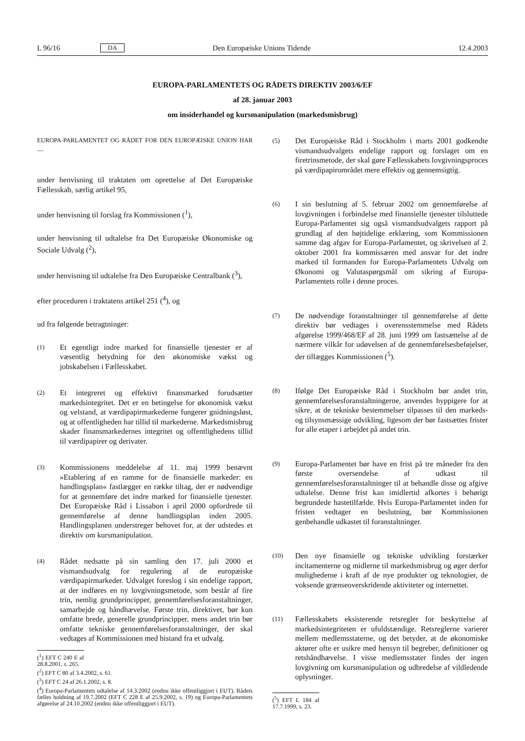L 96/16 DA Den Europæiske Unions Tidende 12.4.2003
EUROPA-PARLAMENTETS OG RÅDETS DIREKTIV 2003/6/EF
af 28. januar 2003
om insiderhandel og kursmanipulation (markedsmisbrug)
EUROPA-PARLAMENTET OG RÅDET FOR DEN EUROPÆISKE UNION HAR —
under henvisning til traktaten om oprettelse af Det Europæiske Fællesskab, særlig artikel 95,
under henvisning til forslag fra Kommissionen (<sup>1</sup>),
under henvisning til udtalelse fra Det Europæiske Økonomiske og Sociale Udvalg (<sup>2</sup>),
under henvisning til udtalelse fra Den Europæiske Centralbank (<sup>3</sup>),
efter proceduren i traktatens artikel 251 (<sup>4</sup>), og
ud fra følgende betragtninger:
(1) Et egentligt indre marked for finansielle tjenester er af væsentlig betydning for den økonomiske vækst og jobskabelsen i Fællesskabet.
(2) Et integreret og effektivt finansmarked forudsætter markedsintegritet. Det er en betingelse for økonomisk vækst og velstand, at værdipapirmarkederne fungerer gnidningsløst, og at offentligheden har tillid til markederne. Markedsmisbrug skader finansmarkedernes integritet og offentlighedens tillid til værdipapirer og derivater.
(3) Kommissionens meddelelse af 11. maj 1999 benævnt »Etablering af en ramme for de finansielle markeder: en handlingsplan« fastlægger en række tiltag, der er nødvendige for at gennemføre det indre marked for finansielle tjenester. Det Europæiske Råd i Lissabon i april 2000 opfordrede til gennemførelse af denne handlingsplan inden 2005. Handlingsplanen understreger behovet for, at der udstedes et direktiv om kursmanipulation.
(4) Rådet nedsatte på sin samling den 17. juli 2000 et vismandsudvalg for regulering af de europæiske værdipapirmarkeder. Udvalget foreslog i sin endelige rapport, at der indføres en ny lovgivningsmetode, som består af fire trin, nemlig grundprincipper, gennemførelsesforanstaltninger, samarbejde og håndhævelse. Første trin, direktivet, bør kun omfatte brede, generelle grundprincipper, mens andet trin bør omfatte tekniske gennemførelsesforanstaltninger, der skal vedtages af Kommissionen med bistand fra et udvalg.
(<sup>1</sup>) EFT C 240 E af 28.8.2001, s. 265.
(<sup>2</sup>) EFT C 80 af 3.4.2002, s. 61.
(<sup>3</sup>) EFT C 24 af 26.1.2002, s. 8.
(<sup>4</sup>) Europa-Parlamentets udtalelse af 14.3.2002 (endnu ikke offentliggjort i EUT), Rådets fælles holdning af 19.7.2002 (EFT C 228 E af 25.9.2002, s. 19) og Europa-Parlamentets afgørelse af 24.10.2002 (endnu ikke offentliggjort i EUT).
(5) Det Europæiske Råd i Stockholm i marts 2001 godkendte vismandsudvalgets endelige rapport og forslaget om en firetrinsmetode, der skal gøre Fællesskabets lovgivningsproces på værdipapirområdet mere effektiv og gennemsigtig.
(6) I sin beslutning af 5. februar 2002 om gennemførelse af lovgivningen i forbindelse med finansielle tjenester tilsluttede Europa-Parlamentet sig også vismandsudvalgets rapport på grundlag af den højtidelige erklæring, som Kommissionen samme dag afgav for Europa-Parlamentet, og skrivelsen af 2. oktober 2001 fra kommissæren med ansvar for det indre marked til formanden for Europa-Parlamentets Udvalg om Økonomi og Valutaspørgsmål om sikring af Europa-Parlamentets rolle i denne proces.
(7) De nødvendige foranstaltninger til gennemførelse af dette direktiv bør vedtages i overensstemmelse med Rådets afgørelse 1999/468/EF af 28. juni 1999 om fastsættelse af de nærmere vilkår for udøvelsen af de gennemførelsesbeføjelser, der tillægges Kommissionen (<sup>5</sup>).
(8) Ifølge Det Europæiske Råd i Stockholm bør andet trin, gennemførelsesforanstaltningerne, anvendes hyppigere for at sikre, at de tekniske bestemmelser tilpasses til den markeds- og tilsynsmæssige udvikling, ligesom der bør fastsættes frister for alle etaper i arbejdet på andet trin.
(9) Europa-Parlamentet bør have en frist på tre måneder fra den første oversendelse af udkast til gennemførelsesforanstaltninger til at behandle disse og afgive udtalelse. Denne frist kan imidlertid afkortes i behørigt begrundede hastetilfælde. Hvis Europa-Parlamentet inden for fristen vedtager en beslutning, bør Kommissionen genbehandle udkastet til foranstaltninger.
(10) Den nye finansielle og tekniske udvikling forstærker incitamenterne og midlerne til markedsmisbrug og øger derfor mulighederne i kraft af de nye produkter og teknologier, de voksende grænseoverskridende aktiviteter og internettet.
(11) Fællesskabets eksisterende retsregler for beskyttelse af markedsintegriteten er ufuldstændige. Retsreglerne varierer mellem medlemsstaterne, og det betyder, at de økonomiske aktører ofte er usikre med hensyn til begreber, definitioner og retshåndhævelse. I visse medlemsstater findes der ingen lovgivning om kursmanipulation og udbredelse af vildledende oplysninger.
(<sup>5</sup>) EFT L 184 af 17.7.1999, s. 23.